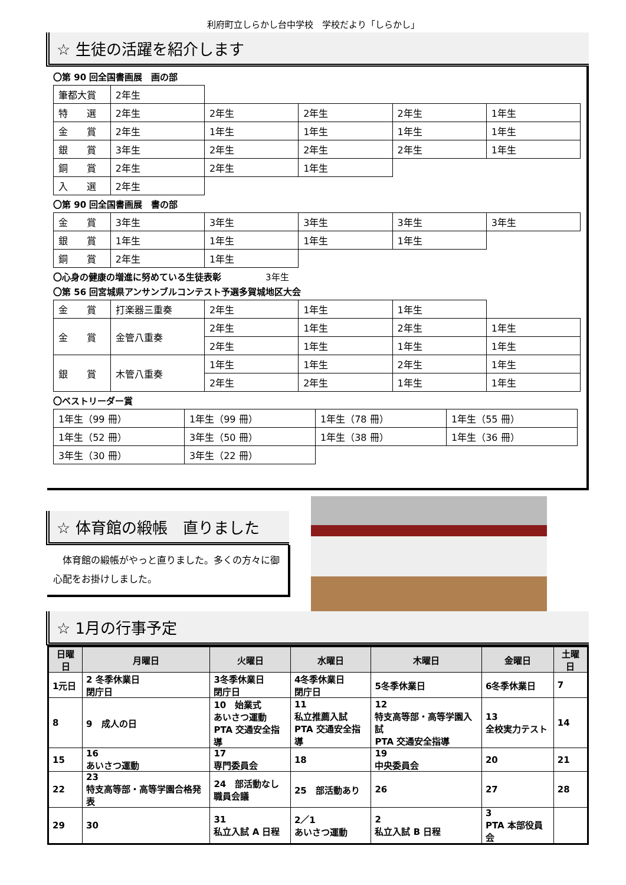利府町立しらかし台中学校　学校だより「しらかし」
☆ 生徒の活躍を紹介します
〇第 90 回全国書画展　画の部
| 筆都大賞 | 2年生 | | | | |
| 特 選 | 2年生 | 2年生 | 2年生 | 2年生 | 1年生 |
| 金 賞 | 2年生 | 1年生 | 1年生 | 1年生 | 1年生 |
| 銀 賞 | 3年生 | 2年生 | 2年生 | 2年生 | 1年生 |
| 銅 賞 | 2年生 | 2年生 | 1年生 | | |
| 入 選 | 2年生 | | | | |
〇第 90 回全国書画展　書の部
| 金 賞 | 3年生 | 3年生 | 3年生 | 3年生 | 3年生 |
| 銀 賞 | 1年生 | 1年生 | 1年生 | 1年生 | |
| 銅 賞 | 2年生 | 1年生 | | | |
〇心身の健康の増進に努めている生徒表彰　　　　　3年生
〇第 56 回宮城県アンサンブルコンテスト予選多賀城地区大会
| 金 賞 | 打楽器三重奏 | 2年生 | 1年生 | 1年生 | |
| 金 賞 | 金管八重奏 | 2年生 | 1年生 | 2年生 | 1年生 |
| | | 2年生 | 1年生 | 1年生 | 1年生 |
| 銀 賞 | 木管八重奏 | 1年生 | 1年生 | 2年生 | 1年生 |
| | | 2年生 | 2年生 | 1年生 | 1年生 |
〇ベストリーダー賞
| 1年生（99 冊） | 1年生（99 冊） | 1年生（78 冊） | 1年生（55 冊） |
| 1年生（52 冊） | 3年生（50 冊） | 1年生（38 冊） | 1年生（36 冊） |
| 3年生（30 冊） | 3年生（22 冊） | | |
☆ 体育館の緞帳　直りました
　体育館の緞帳がやっと直りました。多くの方々に御心配をお掛けしました。
☆ 1月の行事予定
| 日曜日 | 月曜日 | 火曜日 | 水曜日 | 木曜日 | 金曜日 | 土曜日 |
| --- | --- | --- | --- | --- | --- | --- |
| 1元日 | 2 冬季休業日 閉庁日 | 3冬季休業日 閉庁日 | 4冬季休業日 閉庁日 | 5冬季休業日 | 6冬季休業日 | 7 |
| 8 | 9 成人の日 | 10 始業式 あいさつ運動 PTA 交通安全指導 | 11 私立推薦入試 PTA 交通安全指導 | 12 特支高等部・高等学園入試 PTA 交通安全指導 | 13 全校実力テスト | 14 |
| 15 | 16 あいさつ運動 | 17 専門委員会 | 18 | 19 中央委員会 | 20 | 21 |
| 22 | 23 特支高等部・高等学園合格発表 | 24 部活動なし 職員会議 | 25 部活動あり | 26 | 27 | 28 |
| 29 | 30 | 31 私立入試 A 日程 | 2／1 あいさつ運動 | 2 私立入試 B 日程 | 3 PTA 本部役員会 | |